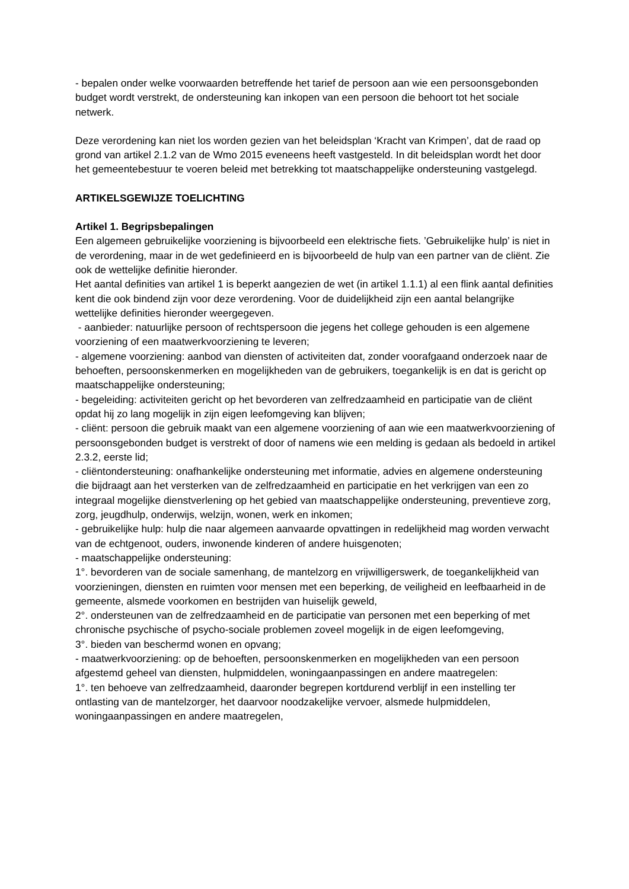- bepalen onder welke voorwaarden betreffende het tarief de persoon aan wie een persoonsgebonden budget wordt verstrekt, de ondersteuning kan inkopen van een persoon die behoort tot het sociale netwerk.
Deze verordening kan niet los worden gezien van het beleidsplan ‘Kracht van Krimpen’, dat de raad op grond van artikel 2.1.2 van de Wmo 2015 eveneens heeft vastgesteld. In dit beleidsplan wordt het door het gemeentebestuur te voeren beleid met betrekking tot maatschappelijke ondersteuning vastgelegd.
ARTIKELSGEWIJZE TOELICHTING
Artikel 1. Begripsbepalingen
Een algemeen gebruikelijke voorziening is bijvoorbeeld een elektrische fiets. ’Gebruikelijke hulp’ is niet in de verordening, maar in de wet gedefinieerd en is bijvoorbeeld de hulp van een partner van de cliënt. Zie ook de wettelijke definitie hieronder.
Het aantal definities van artikel 1 is beperkt aangezien de wet (in artikel 1.1.1) al een flink aantal definities kent die ook bindend zijn voor deze verordening. Voor de duidelijkheid zijn een aantal belangrijke wettelijke definities hieronder weergegeven.
- aanbieder: natuurlijke persoon of rechtspersoon die jegens het college gehouden is een algemene voorziening of een maatwerkvoorziening te leveren;
- algemene voorziening: aanbod van diensten of activiteiten dat, zonder voorafgaand onderzoek naar de behoeften, persoonskenmerken en mogelijkheden van de gebruikers, toegankelijk is en dat is gericht op maatschappelijke ondersteuning;
- begeleiding: activiteiten gericht op het bevorderen van zelfredzaamheid en participatie van de cliënt opdat hij zo lang mogelijk in zijn eigen leefomgeving kan blijven;
- cliënt: persoon die gebruik maakt van een algemene voorziening of aan wie een maatwerkvoorziening of persoonsgebonden budget is verstrekt of door of namens wie een melding is gedaan als bedoeld in artikel 2.3.2, eerste lid;
- cliëntondersteuning: onafhankelijke ondersteuning met informatie, advies en algemene ondersteuning die bijdraagt aan het versterken van de zelfredzaamheid en participatie en het verkrijgen van een zo integraal mogelijke dienstverlening op het gebied van maatschappelijke ondersteuning, preventieve zorg, zorg, jeugdhulp, onderwijs, welzijn, wonen, werk en inkomen;
- gebruikelijke hulp: hulp die naar algemeen aanvaarde opvattingen in redelijkheid mag worden verwacht van de echtgenoot, ouders, inwonende kinderen of andere huisgenoten;
- maatschappelijke ondersteuning:
1°. bevorderen van de sociale samenhang, de mantelzorg en vrijwilligerswerk, de toegankelijkheid van voorzieningen, diensten en ruimten voor mensen met een beperking, de veiligheid en leefbaarheid in de gemeente, alsmede voorkomen en bestrijden van huiselijk geweld,
2°. ondersteunen van de zelfredzaamheid en de participatie van personen met een beperking of met chronische psychische of psycho-sociale problemen zoveel mogelijk in de eigen leefomgeving,
3°. bieden van beschermd wonen en opvang;
- maatwerkvoorziening: op de behoeften, persoonskenmerken en mogelijkheden van een persoon afgestemd geheel van diensten, hulpmiddelen, woningaanpassingen en andere maatregelen:
1°. ten behoeve van zelfredzaamheid, daaronder begrepen kortdurend verblijf in een instelling ter ontlasting van de mantelzorger, het daarvoor noodzakelijke vervoer, alsmede hulpmiddelen, woningaanpassingen en andere maatregelen,